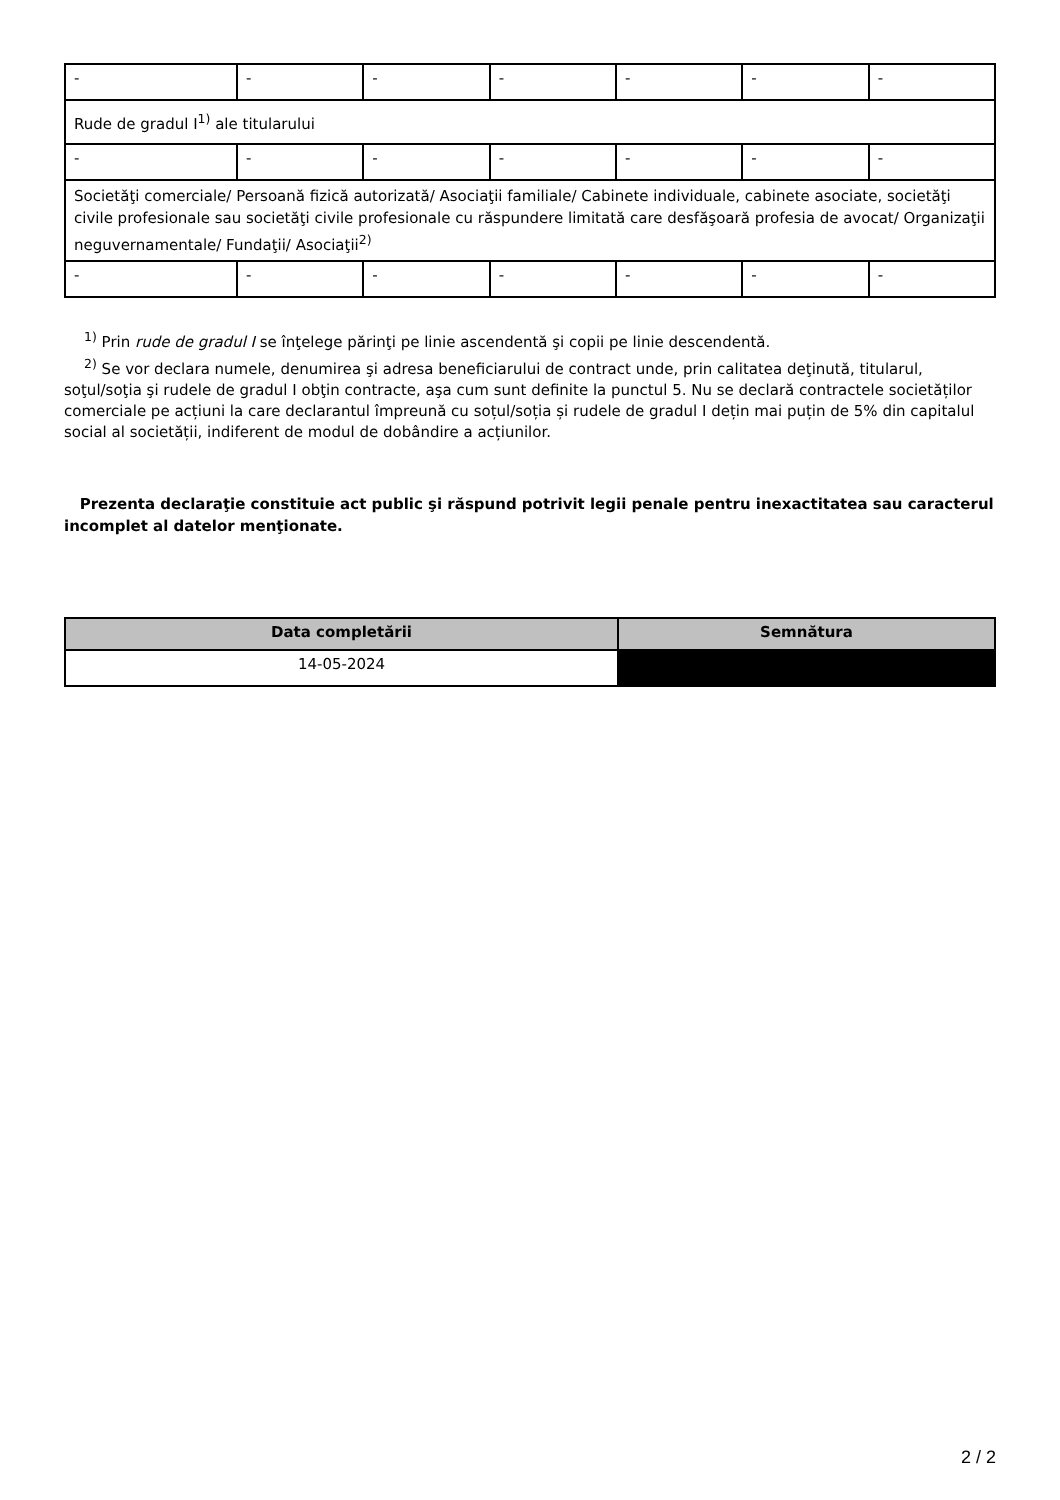| - | - | - | - | - | - | - |
| Rude de gradul I<sup>1)</sup> ale titularului | | | | | | |
| - | - | - | - | - | - | - |
| Societăţi comerciale/ Persoană fizică autorizată/ Asociaţii familiale/ Cabinete individuale, cabinete asociate, societăţi civile profesionale sau societăţi civile profesionale cu răspundere limitată care desfăşoară profesia de avocat/ Organizaţii neguvernamentale/ Fundaţii/ Asociaţii<sup>2)</sup> | | | | | | |
| - | - | - | - | - | - | - |
<sup>1)</sup> Prin rude de gradul I se înţelege părinţi pe linie ascendentă şi copii pe linie descendentă.
<sup>2)</sup> Se vor declara numele, denumirea şi adresa beneficiarului de contract unde, prin calitatea deţinută, titularul, soţul/soţia şi rudele de gradul I obţin contracte, aşa cum sunt definite la punctul 5. Nu se declară contractele societăților comerciale pe acțiuni la care declarantul împreună cu soțul/soția și rudele de gradul I dețin mai puțin de 5% din capitalul social al societății, indiferent de modul de dobândire a acțiunilor.
Prezenta declaraţie constituie act public şi răspund potrivit legii penale pentru inexactitatea sau caracterul incomplet al datelor menţionate.
| Data completării | Semnătura |
| --- | --- |
| 14-05-2024 | |
2 / 2